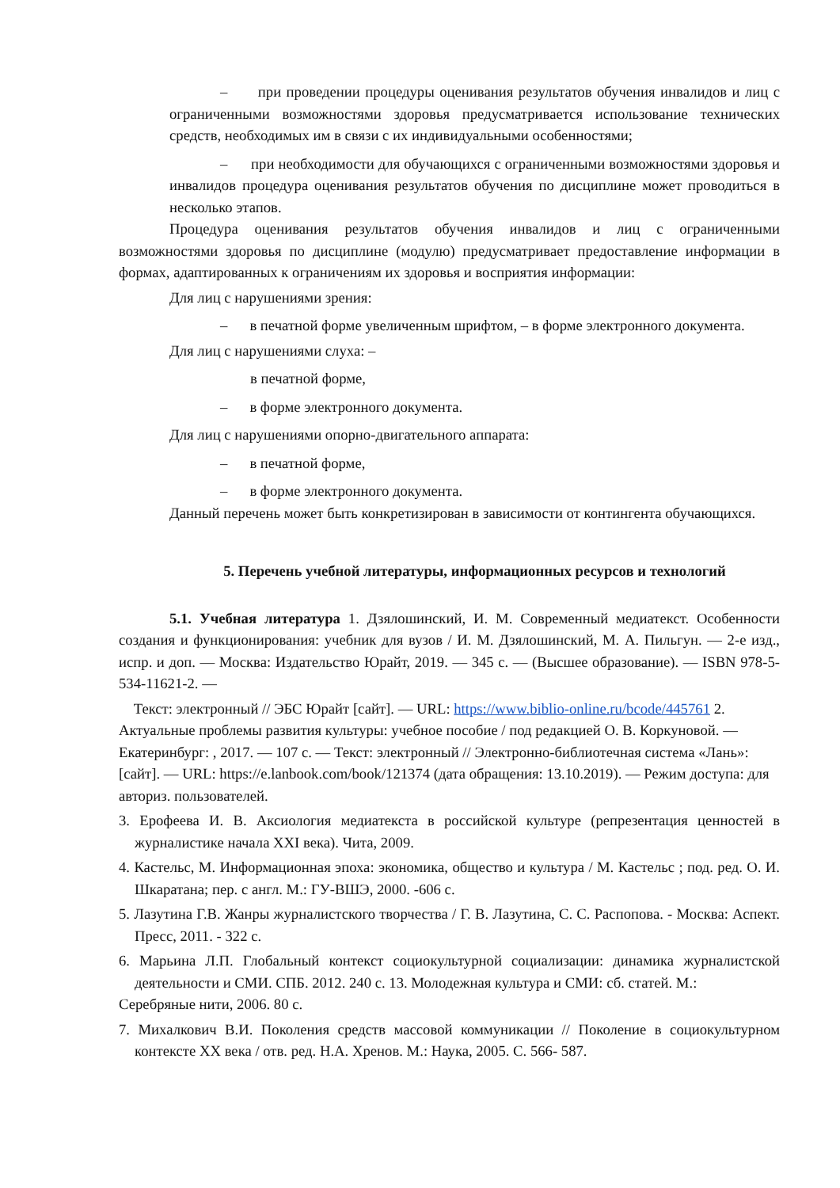– при проведении процедуры оценивания результатов обучения инвалидов и лиц с ограниченными возможностями здоровья предусматривается использование технических средств, необходимых им в связи с их индивидуальными особенностями;
– при необходимости для обучающихся с ограниченными возможностями здоровья и инвалидов процедура оценивания результатов обучения по дисциплине может проводиться в несколько этапов.
Процедура оценивания результатов обучения инвалидов и лиц с ограниченными возможностями здоровья по дисциплине (модулю) предусматривает предоставление информации в формах, адаптированных к ограничениям их здоровья и восприятия информации:
Для лиц с нарушениями зрения:
– в печатной форме увеличенным шрифтом, – в форме электронного документа.
Для лиц с нарушениями слуха: –
в печатной форме,
– в форме электронного документа.
Для лиц с нарушениями опорно-двигательного аппарата:
– в печатной форме,
– в форме электронного документа.
Данный перечень может быть конкретизирован в зависимости от контингента обучающихся.
5. Перечень учебной литературы, информационных ресурсов и технологий
5.1. Учебная литература 1. Дзялошинский, И. М. Современный медиатекст. Особенности создания и функционирования: учебник для вузов / И. М. Дзялошинский, М. А. Пильгун. — 2-е изд., испр. и доп. — Москва: Издательство Юрайт, 2019. — 345 с. — (Высшее образование). — ISBN 978-5-534-11621-2. —
Текст: электронный // ЭБС Юрайт [сайт]. — URL: https://www.biblio-online.ru/bcode/445761 2. Актуальные проблемы развития культуры: учебное пособие / под редакцией О. В. Коркуновой. — Екатеринбург: , 2017. — 107 с. — Текст: электронный // Электронно-библиотечная система «Лань»: [сайт]. — URL: https://e.lanbook.com/book/121374 (дата обращения: 13.10.2019). — Режим доступа: для авториз. пользователей.
3. Ерофеева И. В. Аксиология медиатекста в российской культуре (репрезентация ценностей в журналистике начала XXI века). Чита, 2009.
4. Кастельс, М. Информационная эпоха: экономика, общество и культура / М. Кастельс ; под. ред. О. И. Шкаратана; пер. с англ. М.: ГУ-ВШЭ, 2000. -606 с.
5. Лазутина Г.В. Жанры журналистского творчества / Г. В. Лазутина, С. С. Распопова. - Москва: Аспект. Пресс, 2011. - 322 с.
6. Марьина Л.П. Глобальный контекст социокультурной социализации: динамика журналистской деятельности и СМИ. СПБ. 2012. 240 с. 13. Молодежная культура и СМИ: сб. статей. М.:
Серебряные нити, 2006. 80 с.
7. Михалкович В.И. Поколения средств массовой коммуникации // Поколение в социокультурном контексте XX века / отв. ред. Н.А. Хренов. М.: Наука, 2005. С. 566- 587.